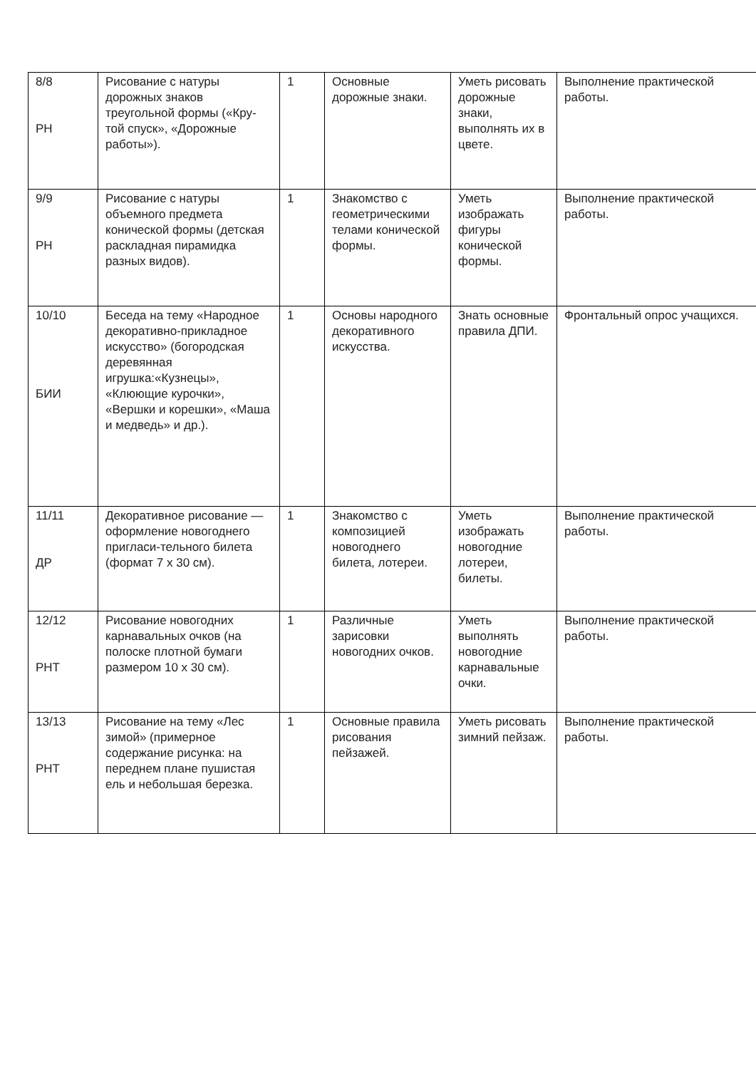| 8/8 РН | Рисование с натуры дорожных знаков треугольной формы («Кру-той спуск», «Дорожные работы»). | 1 | Основные дорожные знаки. | Уметь рисовать дорожные знаки, выполнять их в цвете. | Выполнение практической работы. |
| 9/9 РН | Рисование с натуры объемного предмета конической формы (детская раскладная пирамидка разных видов). | 1 | Знакомство с геометрическими телами конической формы. | Уметь изображать фигуры конической формы. | Выполнение практической работы. |
| 10/10 БИИ | Беседа на тему «Народное декоративно-прикладное искусство» (богородская деревянная игрушка:«Кузнецы», «Клюющие курочки», «Вершки и корешки», «Маша и медведь» и др.). | 1 | Основы народного декоративного искусства. | Знать основные правила ДПИ. | Фронтальный опрос учащихся. |
| 11/11 ДР | Декоративное рисование — оформление новогоднего пригласи-тельного билета (формат 7 х 30 см). | 1 | Знакомство с композицией новогоднего билета, лотереи. | Уметь изображать новогодние лотереи, билеты. | Выполнение практической работы. |
| 12/12 РНТ | Рисование новогодних карнавальных очков (на полоске плотной бумаги размером 10 х 30 см). | 1 | Различные зарисовки новогодних очков. | Уметь выполнять новогодние карнавальные очки. | Выполнение практической работы. |
| 13/13 РНТ | Рисование на тему «Лес зимой» (примерное содержание рисунка: на переднем плане пушистая ель и небольшая березка. | 1 | Основные правила рисования пейзажей. | Уметь рисовать зимний пейзаж. | Выполнение практической работы. |